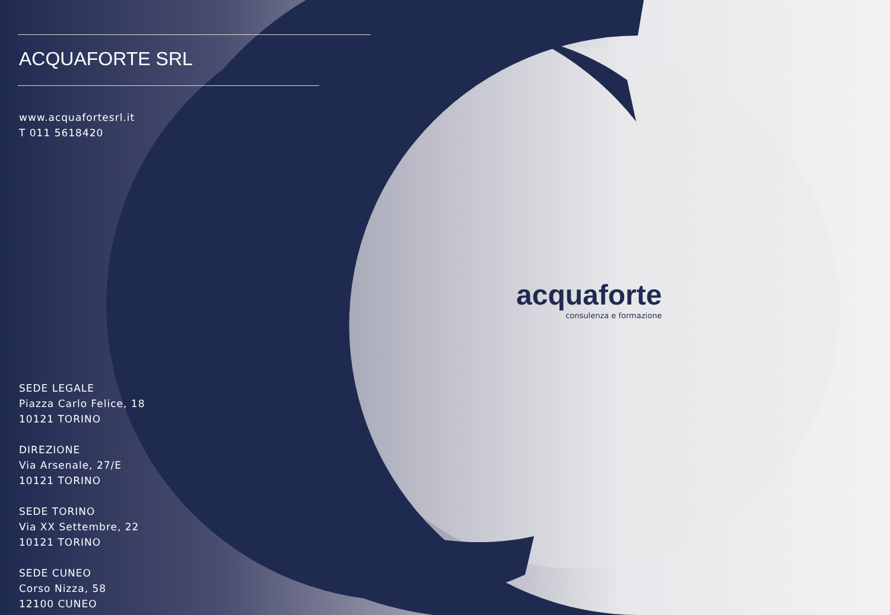ACQUAFORTE SRL
www.acquafortesrl.it
T 011 5618420
SEDE LEGALE
Piazza Carlo Felice, 18
10121 TORINO
DIREZIONE
Via Arsenale, 27/E
10121 TORINO
SEDE TORINO
Via XX Settembre, 22
10121 TORINO
SEDE CUNEO
Corso Nizza, 58
12100 CUNEO
acquaforte
consulenza e formazione